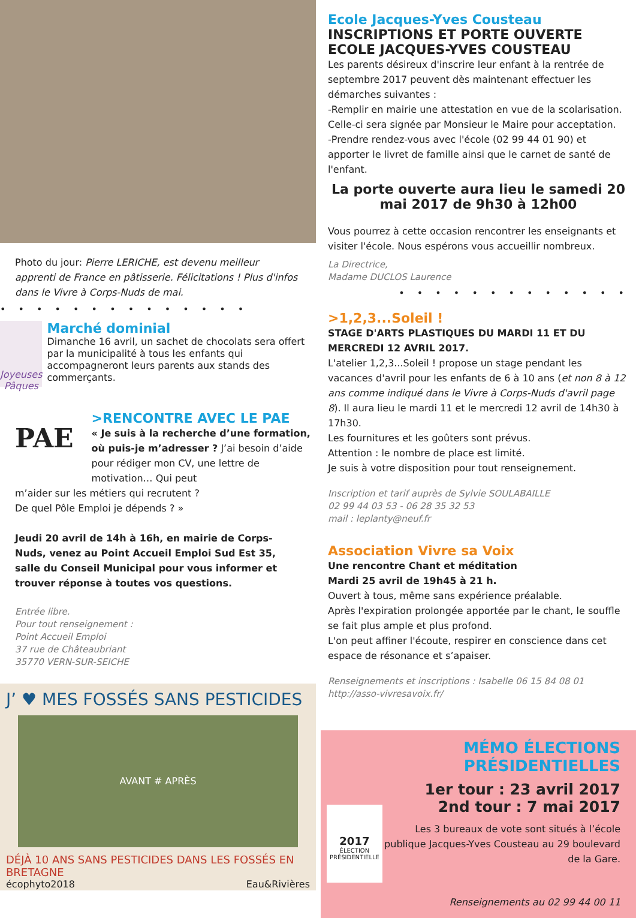Photo du jour: Pierre LERICHE, est devenu meilleur apprenti de France en pâtisserie. Félicitations ! Plus d'infos dans le Vivre à Corps-Nuds de mai.
• • • • • • • • • • • • • •
Joyeuses Pâques
Marché dominial
Dimanche 16 avril, un sachet de chocolats sera offert par la municipalité à tous les enfants qui accompagneront leurs parents aux stands des commerçants.
PAE
>RENCONTRE AVEC LE PAE
« Je suis à la recherche d’une formation, où puis-je m’adresser ? J’ai besoin d’aide pour rédiger mon CV, une lettre de motivation… Qui peut
m’aider sur les métiers qui recrutent ?
De quel Pôle Emploi je dépends ? »
Jeudi 20 avril de 14h à 16h, en mairie de Corps-Nuds, venez au Point Accueil Emploi Sud Est 35, salle du Conseil Municipal pour vous informer et trouver réponse à toutes vos questions.
Entrée libre.
Pour tout renseignement :
Point Accueil Emploi
37 rue de Châteaubriant
35770 VERN-SUR-SEICHE
J’ ♥ MES FOSSÉS SANS PESTICIDES
AVANT # APRÈS
DÉJÀ 10 ANS SANS PESTICIDES DANS LES FOSSÉS EN BRETAGNE
écophyto2018 Eau&Rivières
Ecole Jacques-Yves Cousteau
INSCRIPTIONS ET PORTE OUVERTE ECOLE JACQUES-YVES COUSTEAU
Les parents désireux d'inscrire leur enfant à la rentrée de septembre 2017 peuvent dès maintenant effectuer les démarches suivantes :
-Remplir en mairie une attestation en vue de la scolarisation. Celle-ci sera signée par Monsieur le Maire pour acceptation.
-Prendre rendez-vous avec l'école (02 99 44 01 90) et apporter le livret de famille ainsi que le carnet de santé de l'enfant.
La porte ouverte aura lieu le samedi 20 mai 2017 de 9h30 à 12h00
Vous pourrez à cette occasion rencontrer les enseignants et visiter l'école. Nous espérons vous accueillir nombreux.
La Directrice,
Madame DUCLOS Laurence
• • • • • • • • • • • • •
>1,2,3...Soleil !
STAGE D'ARTS PLASTIQUES DU MARDI 11 ET DU MERCREDI 12 AVRIL 2017.
L'atelier 1,2,3...Soleil ! propose un stage pendant les vacances d'avril pour les enfants de 6 à 10 ans (et non 8 à 12 ans comme indiqué dans le Vivre à Corps-Nuds d'avril page 8). Il aura lieu le mardi 11 et le mercredi 12 avril de 14h30 à 17h30.
Les fournitures et les goûters sont prévus.
Attention : le nombre de place est limité.
Je suis à votre disposition pour tout renseignement.
Inscription et tarif auprès de Sylvie SOULABAILLE
02 99 44 03 53 - 06 28 35 32 53
mail : leplanty@neuf.fr
Association Vivre sa Voix
Une rencontre Chant et méditation
Mardi 25 avril de 19h45 à 21 h.
Ouvert à tous, même sans expérience préalable.
Après l'expiration prolongée apportée par le chant, le souffle se fait plus ample et plus profond.
L'on peut affiner l'écoute, respirer en conscience dans cet espace de résonance et s’apaiser.
Renseignements et inscriptions : Isabelle 06 15 84 08 01
http://asso-vivresavoix.fr/
MÉMO ÉLECTIONS PRÉSIDENTIELLES
2017
ÉLECTION PRÉSIDENTIELLE
1er tour : 23 avril 2017
2nd tour : 7 mai 2017
Les 3 bureaux de vote sont situés à l’école publique Jacques-Yves Cousteau au 29 boulevard de la Gare.
Renseignements au 02 99 44 00 11